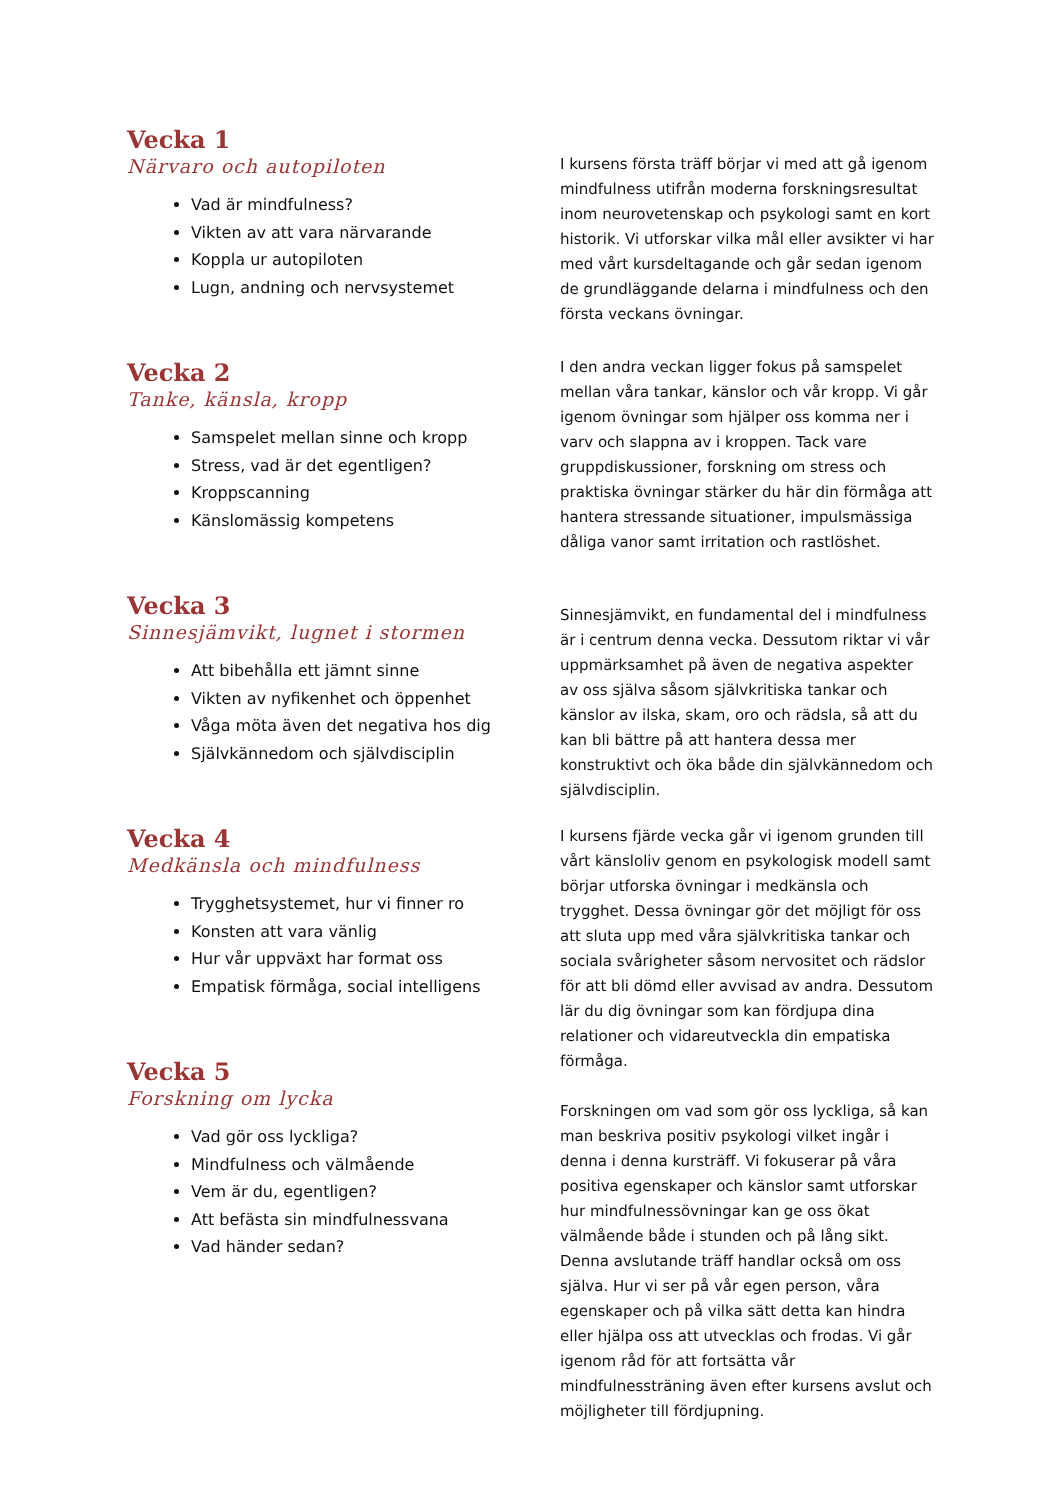Vecka 1
Närvaro och autopiloten
Vad är mindfulness?
Vikten av att vara närvarande
Koppla ur autopiloten
Lugn, andning och nervsystemet
I kursens första träff börjar vi med att gå igenom mindfulness utifrån moderna forskningsresultat inom neurovetenskap och psykologi samt en kort historik. Vi utforskar vilka mål eller avsikter vi har med vårt kursdeltagande och går sedan igenom de grundläggande delarna i mindfulness och den första veckans övningar.
Vecka 2
Tanke, känsla, kropp
Samspelet mellan sinne och kropp
Stress, vad är det egentligen?
Kroppscanning
Känslomässig kompetens
I den andra veckan ligger fokus på samspelet mellan våra tankar, känslor och vår kropp. Vi går igenom övningar som hjälper oss komma ner i varv och slappna av i kroppen. Tack vare gruppdiskussioner, forskning om stress och praktiska övningar stärker du här din förmåga att hantera stressande situationer, impulsmässiga dåliga vanor samt irritation och rastlöshet.
Vecka 3
Sinnesjämvikt, lugnet i stormen
Att bibehålla ett jämnt sinne
Vikten av nyfikenhet och öppenhet
Våga möta även det negativa hos dig
Självkännedom och självdisciplin
Sinnesjämvikt, en fundamental del i mindfulness är i centrum denna vecka. Dessutom riktar vi vår uppmärksamhet på även de negativa aspekter av oss själva såsom självkritiska tankar och känslor av ilska, skam, oro och rädsla, så att du kan bli bättre på att hantera dessa mer konstruktivt och öka både din självkännedom och självdisciplin.
Vecka 4
Medkänsla och mindfulness
Trygghetsystemet, hur vi finner ro
Konsten att vara vänlig
Hur vår uppväxt har format oss
Empatisk förmåga, social intelligens
I kursens fjärde vecka går vi igenom grunden till vårt känsloliv genom en psykologisk modell samt börjar utforska övningar i medkänsla och trygghet. Dessa övningar gör det möjligt för oss att sluta upp med våra självkritiska tankar och sociala svårigheter såsom nervositet och rädslor för att bli dömd eller avvisad av andra. Dessutom lär du dig övningar som kan fördjupa dina relationer och vidareutveckla din empatiska förmåga.
Vecka 5
Forskning om lycka
Vad gör oss lyckliga?
Mindfulness och välmående
Vem är du, egentligen?
Att befästa sin mindfulnessvana
Vad händer sedan?
Forskningen om vad som gör oss lyckliga, så kan man beskriva positiv psykologi vilket ingår i denna i denna kursträff. Vi fokuserar på våra positiva egenskaper och känslor samt utforskar hur mindfulnessövningar kan ge oss ökat välmående både i stunden och på lång sikt. Denna avslutande träff handlar också om oss själva. Hur vi ser på vår egen person, våra egenskaper och på vilka sätt detta kan hindra eller hjälpa oss att utvecklas och frodas. Vi går igenom råd för att fortsätta vår mindfulnessträning även efter kursens avslut och möjligheter till fördjupning.